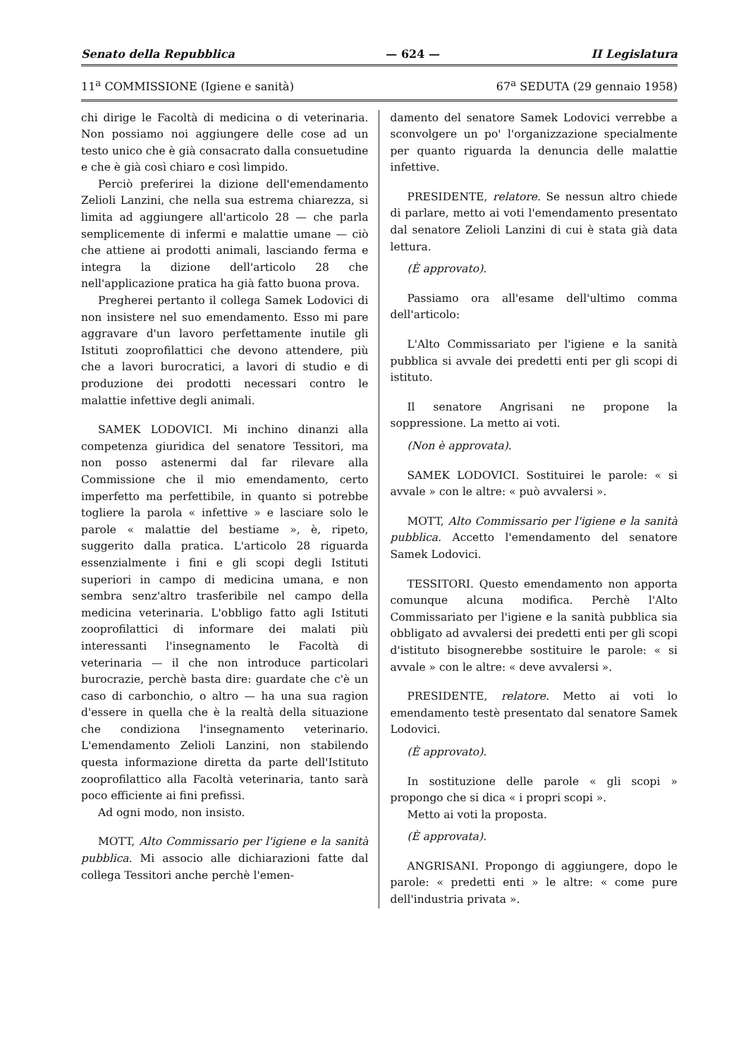Senato della Repubblica — 624 — II Legislatura
11<sup>a</sup> COMMISSIONE (Igiene e sanità) 67<sup>a</sup> SEDUTA (29 gennaio 1958)
chi dirige le Facoltà di medicina o di veterinaria. Non possiamo noi aggiungere delle cose ad un testo unico che è già consacrato dalla consuetudine e che è già così chiaro e così limpido.
Perciò preferirei la dizione dell'emendamento Zelioli Lanzini, che nella sua estrema chiarezza, si limita ad aggiungere all'articolo 28 — che parla semplicemente di infermi e malattie umane — ciò che attiene ai prodotti animali, lasciando ferma e integra la dizione dell'articolo 28 che nell'applicazione pratica ha già fatto buona prova.
Pregherei pertanto il collega Samek Lodovici di non insistere nel suo emendamento. Esso mi pare aggravare d'un lavoro perfettamente inutile gli Istituti zooprofilattici che devono attendere, più che a lavori burocratici, a lavori di studio e di produzione dei prodotti necessari contro le malattie infettive degli animali.
SAMEK LODOVICI. Mi inchino dinanzi alla competenza giuridica del senatore Tessitori, ma non posso astenermi dal far rilevare alla Commissione che il mio emendamento, certo imperfetto ma perfettibile, in quanto si potrebbe togliere la parola « infettive » e lasciare solo le parole « malattie del bestiame », è, ripeto, suggerito dalla pratica. L'articolo 28 riguarda essenzialmente i fini e gli scopi degli Istituti superiori in campo di medicina umana, e non sembra senz'altro trasferibile nel campo della medicina veterinaria. L'obbligo fatto agli Istituti zooprofilattici di informare dei malati più interessanti l'insegnamento le Facoltà di veterinaria — il che non introduce particolari burocrazie, perchè basta dire: guardate che c'è un caso di carbonchio, o altro — ha una sua ragion d'essere in quella che è la realtà della situazione che condiziona l'insegnamento veterinario. L'emendamento Zelioli Lanzini, non stabilendo questa informazione diretta da parte dell'Istituto zooprofilattico alla Facoltà veterinaria, tanto sarà poco efficiente ai fini prefissi.
Ad ogni modo, non insisto.
MOTT, Alto Commissario per l'igiene e la sanità pubblica. Mi associo alle dichiarazioni fatte dal collega Tessitori anche perchè l'emen-
damento del senatore Samek Lodovici verrebbe a sconvolgere un po' l'organizzazione specialmente per quanto riguarda la denuncia delle malattie infettive.
PRESIDENTE, relatore. Se nessun altro chiede di parlare, metto ai voti l'emendamento presentato dal senatore Zelioli Lanzini di cui è stata già data lettura.
(È approvato).
Passiamo ora all'esame dell'ultimo comma dell'articolo:
L'Alto Commissariato per l'igiene e la sanità pubblica si avvale dei predetti enti per gli scopi di istituto.
Il senatore Angrisani ne propone la soppressione. La metto ai voti.
(Non è approvata).
SAMEK LODOVICI. Sostituirei le parole: « si avvale » con le altre: « può avvalersi ».
MOTT, Alto Commissario per l'igiene e la sanità pubblica. Accetto l'emendamento del senatore Samek Lodovici.
TESSITORI. Questo emendamento non apporta comunque alcuna modifica. Perchè l'Alto Commissariato per l'igiene e la sanità pubblica sia obbligato ad avvalersi dei predetti enti per gli scopi d'istituto bisognerebbe sostituire le parole: « si avvale » con le altre: « deve avvalersi ».
PRESIDENTE, relatore. Metto ai voti lo emendamento testè presentato dal senatore Samek Lodovici.
(È approvato).
In sostituzione delle parole « gli scopi » propongo che si dica « i propri scopi ».
Metto ai voti la proposta.
(È approvata).
ANGRISANI. Propongo di aggiungere, dopo le parole: « predetti enti » le altre: « come pure dell'industria privata ».